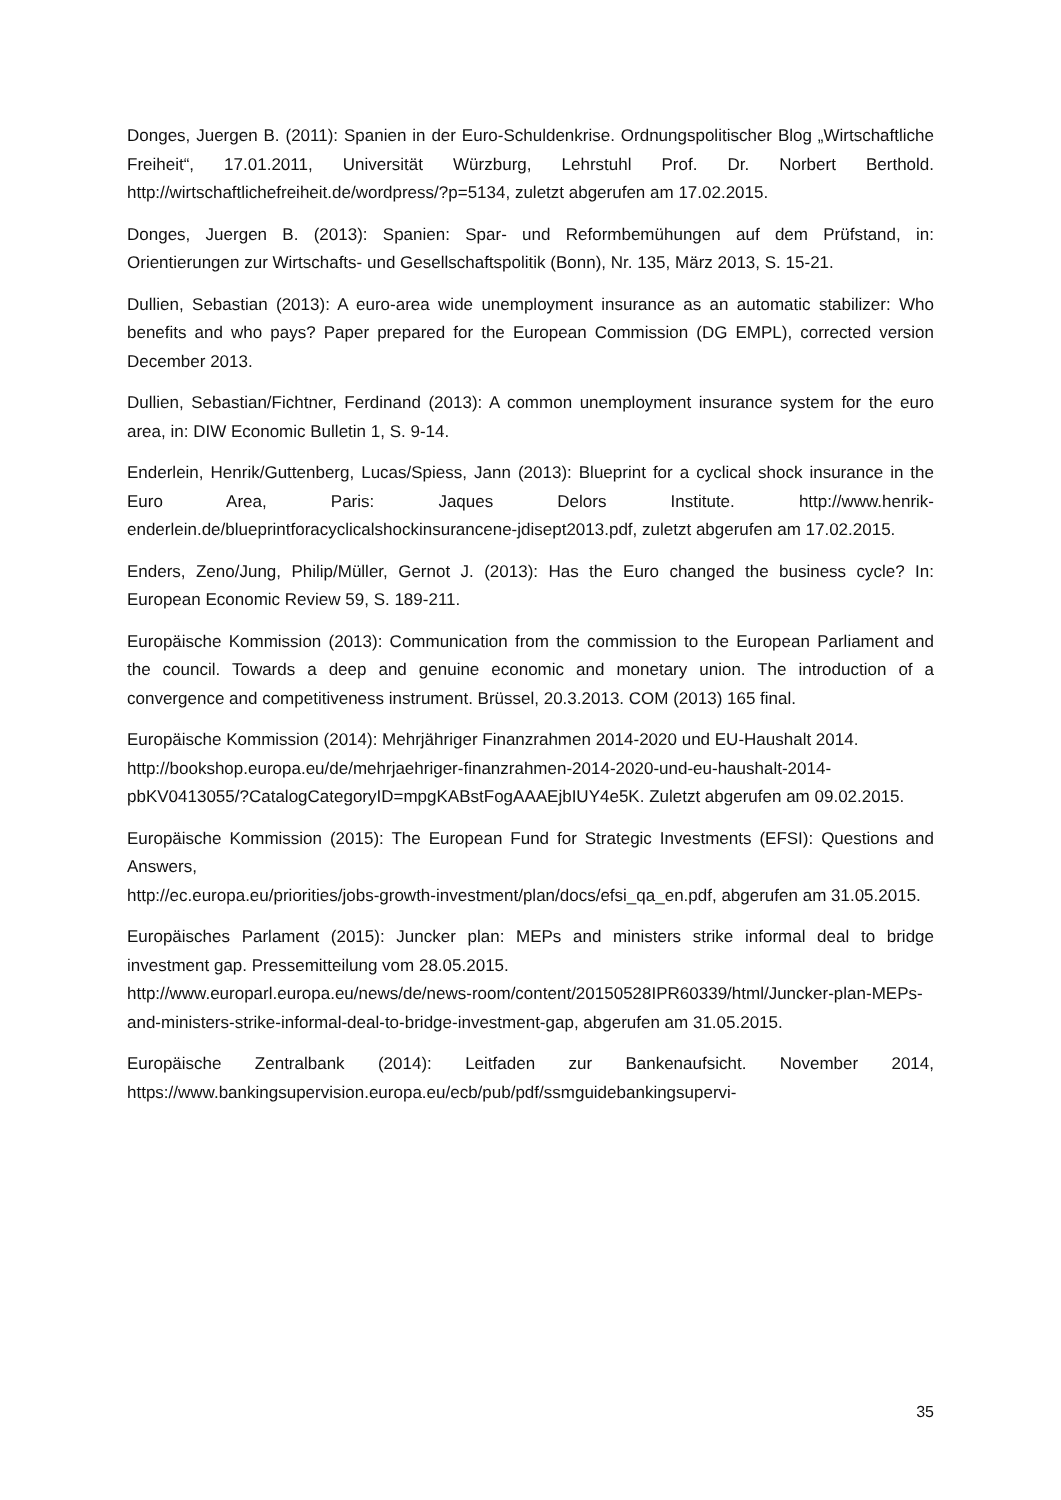Donges, Juergen B. (2011): Spanien in der Euro-Schuldenkrise. Ordnungspolitischer Blog „Wirtschaftliche Freiheit“, 17.01.2011, Universität Würzburg, Lehrstuhl Prof. Dr. Norbert Berthold. http://wirtschaftlichefreiheit.de/wordpress/?p=5134, zuletzt abgerufen am 17.02.2015.
Donges, Juergen B. (2013): Spanien: Spar- und Reformbemühungen auf dem Prüfstand, in: Orientierungen zur Wirtschafts- und Gesellschaftspolitik (Bonn), Nr. 135, März 2013, S. 15-21.
Dullien, Sebastian (2013): A euro-area wide unemployment insurance as an automatic stabilizer: Who benefits and who pays? Paper prepared for the European Commission (DG EMPL), corrected version December 2013.
Dullien, Sebastian/Fichtner, Ferdinand (2013): A common unemployment insurance system for the euro area, in: DIW Economic Bulletin 1, S. 9-14.
Enderlein, Henrik/Guttenberg, Lucas/Spiess, Jann (2013): Blueprint for a cyclical shock insurance in the Euro Area, Paris: Jaques Delors Institute. http://www.henrik-enderlein.de/blueprintforacyclicalshockinsurancene-jdisept2013.pdf, zuletzt abgerufen am 17.02.2015.
Enders, Zeno/Jung, Philip/Müller, Gernot J. (2013): Has the Euro changed the business cycle? In: European Economic Review 59, S. 189-211.
Europäische Kommission (2013): Communication from the commission to the European Parliament and the council. Towards a deep and genuine economic and monetary union. The introduction of a convergence and competitiveness instrument. Brüssel, 20.3.2013. COM (2013) 165 final.
Europäische Kommission (2014): Mehrjähriger Finanzrahmen 2014-2020 und EU-Haushalt 2014.
http://bookshop.europa.eu/de/mehrjaehriger-finanzrahmen-2014-2020-und-eu-haushalt-2014-pbKV0413055/?CatalogCategoryID=mpgKABstFogAAAEjbIUY4e5K. Zuletzt abgerufen am 09.02.2015.
Europäische Kommission (2015): The European Fund for Strategic Investments (EFSI): Questions and Answers,
http://ec.europa.eu/priorities/jobs-growth-investment/plan/docs/efsi_qa_en.pdf, abgerufen am 31.05.2015.
Europäisches Parlament (2015): Juncker plan: MEPs and ministers strike informal deal to bridge investment gap. Pressemitteilung vom 28.05.2015.
http://www.europarl.europa.eu/news/de/news-room/content/20150528IPR60339/html/Juncker-plan-MEPs-and-ministers-strike-informal-deal-to-bridge-investment-gap, abgerufen am 31.05.2015.
Europäische Zentralbank (2014): Leitfaden zur Bankenaufsicht. November 2014, https://www.bankingsupervision.europa.eu/ecb/pub/pdf/ssmguidebankingsupervi-
35